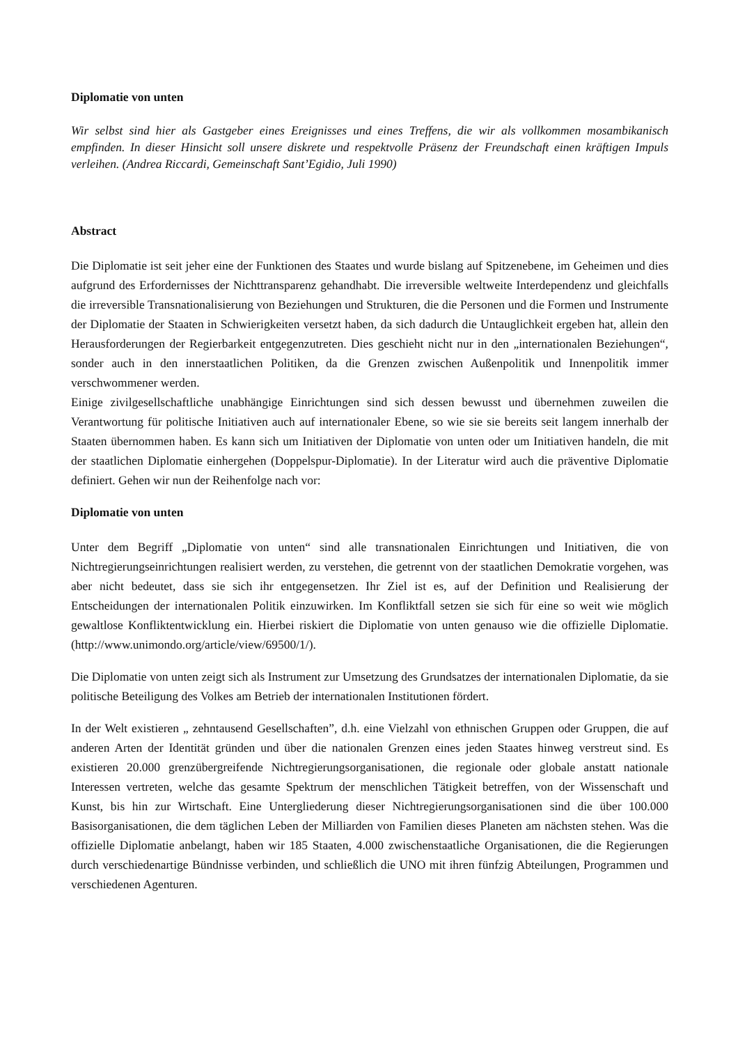Diplomatie von unten
Wir selbst sind hier als Gastgeber eines Ereignisses und eines Treffens, die wir als vollkommen mosambikanisch empfinden. In dieser Hinsicht soll unsere diskrete und respektvolle Präsenz der Freundschaft einen kräftigen Impuls verleihen. (Andrea Riccardi, Gemeinschaft Sant’Egidio, Juli 1990)
Abstract
Die Diplomatie ist seit jeher eine der Funktionen des Staates und wurde bislang auf Spitzenebene, im Geheimen und dies aufgrund des Erfordernisses der Nichttransparenz gehandhabt. Die irreversible weltweite Interdependenz und gleichfalls die irreversible Transnationalisierung von Beziehungen und Strukturen, die die Personen und die Formen und Instrumente der Diplomatie der Staaten in Schwierigkeiten versetzt haben, da sich dadurch die Untauglichkeit ergeben hat, allein den Herausforderungen der Regierbarkeit entgegenzutreten. Dies geschieht nicht nur in den „internationalen Beziehungen“, sonder auch in den innerstaatlichen Politiken, da die Grenzen zwischen Außenpolitik und Innenpolitik immer verschwommener werden.
Einige zivilgesellschaftliche unabhängige Einrichtungen sind sich dessen bewusst und übernehmen zuweilen die Verantwortung für politische Initiativen auch auf internationaler Ebene, so wie sie sie bereits seit langem innerhalb der Staaten übernommen haben. Es kann sich um Initiativen der Diplomatie von unten oder um Initiativen handeln, die mit der staatlichen Diplomatie einhergehen (Doppelspur-Diplomatie). In der Literatur wird auch die präventive Diplomatie definiert. Gehen wir nun der Reihenfolge nach vor:
Diplomatie von unten
Unter dem Begriff „Diplomatie von unten“ sind alle transnationalen Einrichtungen und Initiativen, die von Nichtregierungseinrichtungen realisiert werden, zu verstehen, die getrennt von der staatlichen Demokratie vorgehen, was aber nicht bedeutet, dass sie sich ihr entgegensetzen. Ihr Ziel ist es, auf der Definition und Realisierung der Entscheidungen der internationalen Politik einzuwirken. Im Konfliktfall setzen sie sich für eine so weit wie möglich gewaltlose Konfliktentwicklung ein. Hierbei riskiert die Diplomatie von unten genauso wie die offizielle Diplomatie. (http://www.unimondo.org/article/view/69500/1/).
Die Diplomatie von unten zeigt sich als Instrument zur Umsetzung des Grundsatzes der internationalen Diplomatie, da sie politische Beteiligung des Volkes am Betrieb der internationalen Institutionen fördert.
In der Welt existieren „ zehntausend Gesellschaften”, d.h. eine Vielzahl von ethnischen Gruppen oder Gruppen, die auf anderen Arten der Identität gründen und über die nationalen Grenzen eines jeden Staates hinweg verstreut sind. Es existieren 20.000 grenzübergreifende Nichtregierungsorganisationen, die regionale oder globale anstatt nationale Interessen vertreten, welche das gesamte Spektrum der menschlichen Tätigkeit betreffen, von der Wissenschaft und Kunst, bis hin zur Wirtschaft. Eine Untergliederung dieser Nichtregierungsorganisationen sind die über 100.000 Basisorganisationen, die dem täglichen Leben der Milliarden von Familien dieses Planeten am nächsten stehen. Was die offizielle Diplomatie anbelangt, haben wir 185 Staaten, 4.000 zwischenstaatliche Organisationen, die die Regierungen durch verschiedenartige Bündnisse verbinden, und schließlich die UNO mit ihren fünfzig Abteilungen, Programmen und verschiedenen Agenturen.